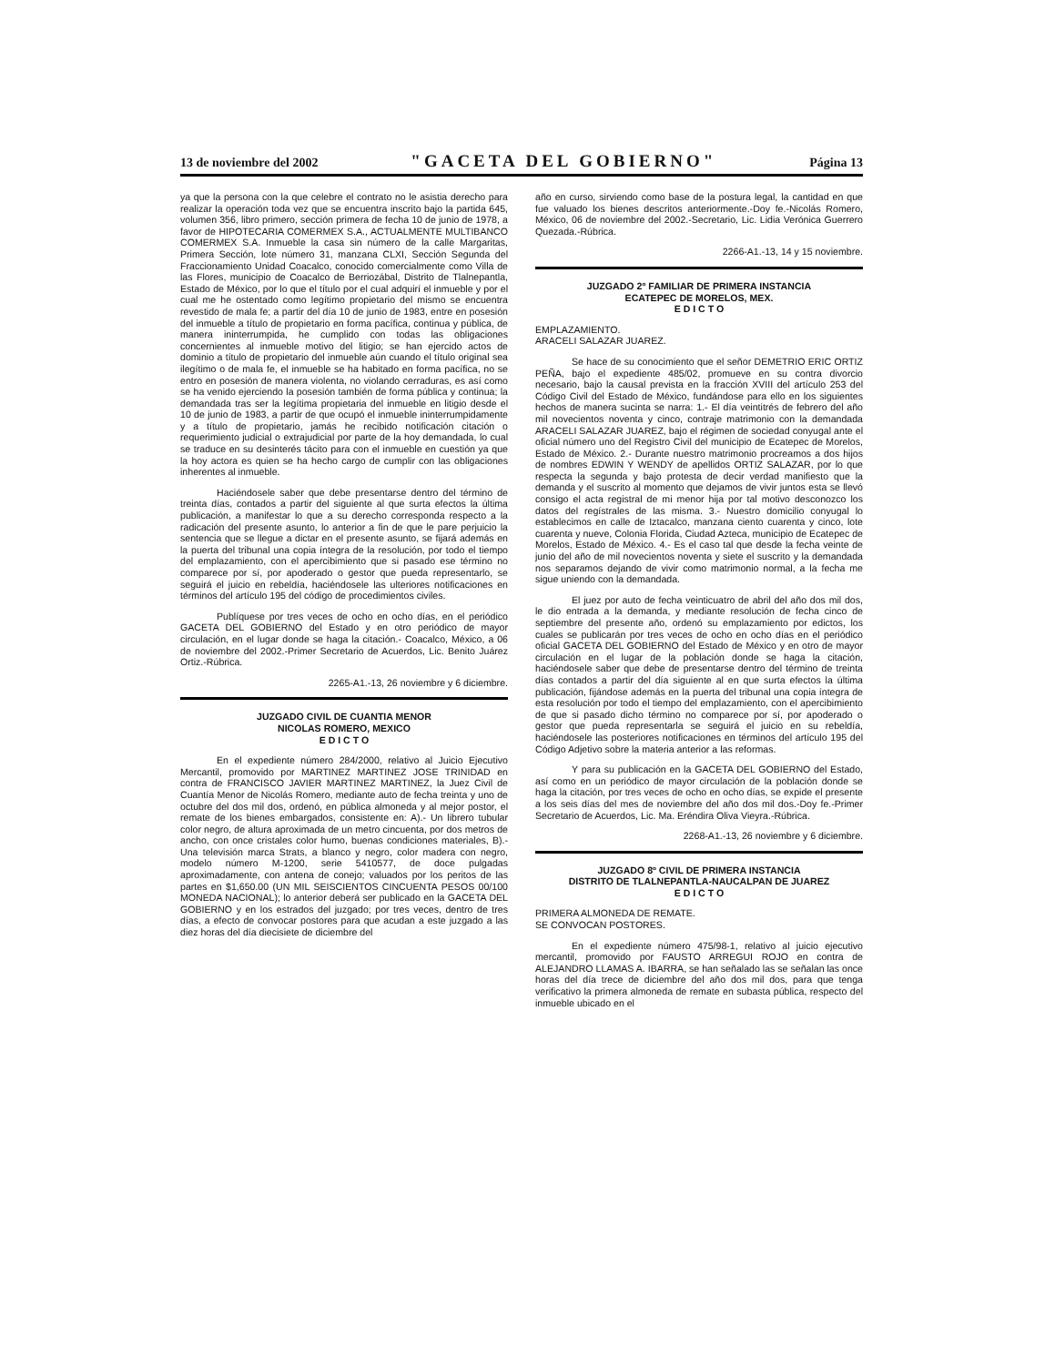13 de noviembre del 2002 "GACETA DEL GOBIERNO" Página 13
ya que la persona con la que celebre el contrato no le asistia derecho para realizar la operación toda vez que se encuentra inscrito bajo la partida 645, volumen 356, libro primero, sección primera de fecha 10 de junio de 1978, a favor de HIPOTECARIA COMERMEX S.A., ACTUALMENTE MULTIBANCO COMERMEX S.A. Inmueble la casa sin número de la calle Margaritas, Primera Sección, lote número 31, manzana CLXI, Sección Segunda del Fraccionamiento Unidad Coacalco, conocido comercialmente como Villa de las Flores, municipio de Coacalco de Berriozábal, Distrito de Tlalnepantla, Estado de México, por lo que el título por el cual adquirí el inmueble y por el cual me he ostentado como legítimo propietario del mismo se encuentra revestido de mala fe; a partir del día 10 de junio de 1983, entre en posesión del inmueble a título de propietario en forma pacífica, continua y pública, de manera ininterrumpida, he cumplido con todas las obligaciones concernientes al inmueble motivo del litigio; se han ejercido actos de dominio a título de propietario del inmueble aún cuando el título original sea ilegítimo o de mala fe, el inmueble se ha habitado en forma pacífica, no se entro en posesión de manera violenta, no violando cerraduras, es así como se ha venido ejerciendo la posesión también de forma pública y continua; la demandada tras ser la legítima propietaria del inmueble en litigio desde el 10 de junio de 1983, a partir de que ocupó el inmueble ininterrumpidamente y a título de propietario, jamás he recibido notificación citación o requerimiento judicial o extrajudicial por parte de la hoy demandada, lo cual se traduce en su desinterés tácito para con el inmueble en cuestión ya que la hoy actora es quien se ha hecho cargo de cumplir con las obligaciones inherentes al inmueble.
Haciéndosele saber que debe presentarse dentro del término de treinta días, contados a partir del siguiente al que surta efectos la última publicación, a manifestar lo que a su derecho corresponda respecto a la radicación del presente asunto, lo anterior a fin de que le pare perjuicio la sentencia que se llegue a dictar en el presente asunto, se fijará además en la puerta del tribunal una copia íntegra de la resolución, por todo el tiempo del emplazamiento, con el apercibimiento que si pasado ese término no comparece por sí, por apoderado o gestor que pueda representarlo, se seguirá el juicio en rebeldía, haciéndosele las ulteriores notificaciones en términos del artículo 195 del código de procedimientos civiles.
Publíquese por tres veces de ocho en ocho días, en el periódico GACETA DEL GOBIERNO del Estado y en otro periódico de mayor circulación, en el lugar donde se haga la citación.- Coacalco, México, a 06 de noviembre del 2002.-Primer Secretario de Acuerdos, Lic. Benito Juárez Ortiz.-Rúbrica.
2265-A1.-13, 26 noviembre y 6 diciembre.
JUZGADO CIVIL DE CUANTIA MENOR
NICOLAS ROMERO, MEXICO
E D I C T O
En el expediente número 284/2000, relativo al Juicio Ejecutivo Mercantil, promovido por MARTINEZ MARTINEZ JOSE TRINIDAD en contra de FRANCISCO JAVIER MARTINEZ MARTINEZ, la Juez Civil de Cuantía Menor de Nicolás Romero, mediante auto de fecha treinta y uno de octubre del dos mil dos, ordenó, en pública almoneda y al mejor postor, el remate de los bienes embargados, consistente en: A).- Un librero tubular color negro, de altura aproximada de un metro cincuenta, por dos metros de ancho, con once cristales color humo, buenas condiciones materiales, B).- Una televisión marca Strats, a blanco y negro, color madera con negro, modelo número M-1200, serie 5410577, de doce pulgadas aproximadamente, con antena de conejo; valuados por los peritos de las partes en $1,650.00 (UN MIL SEISCIENTOS CINCUENTA PESOS 00/100 MONEDA NACIONAL); lo anterior deberá ser publicado en la GACETA DEL GOBIERNO y en los estrados del juzgado; por tres veces, dentro de tres días, a efecto de convocar postores para que acudan a este juzgado a las diez horas del día diecisiete de diciembre del
año en curso, sirviendo como base de la postura legal, la cantidad en que fue valuado los bienes descritos anteriormente.-Doy fe.-Nicolás Romero, México, 06 de noviembre del 2002.-Secretario, Lic. Lidia Verónica Guerrero Quezada.-Rúbrica.
2266-A1.-13, 14 y 15 noviembre.
JUZGADO 2º FAMILIAR DE PRIMERA INSTANCIA
ECATEPEC DE MORELOS, MEX.
E D I C T O
EMPLAZAMIENTO.
ARACELI SALAZAR JUAREZ.
Se hace de su conocimiento que el señor DEMETRIO ERIC ORTIZ PEÑA, bajo el expediente 485/02, promueve en su contra divorcio necesario, bajo la causal prevista en la fracción XVIII del artículo 253 del Código Civil del Estado de México, fundándose para ello en los siguientes hechos de manera sucinta se narra: 1.- El día veintitrés de febrero del año mil novecientos noventa y cinco, contraje matrimonio con la demandada ARACELI SALAZAR JUAREZ, bajo el régimen de sociedad conyugal ante el oficial número uno del Registro Civil del municipio de Ecatepec de Morelos, Estado de México. 2.- Durante nuestro matrimonio procreamos a dos hijos de nombres EDWIN Y WENDY de apellidos ORTIZ SALAZAR, por lo que respecta la segunda y bajo protesta de decir verdad manifiesto que la demanda y el suscrito al momento que dejamos de vivir juntos esta se llevó consigo el acta registral de mi menor hija por tal motivo desconozco los datos del regístrales de las misma. 3.- Nuestro domicilio conyugal lo establecimos en calle de Iztacalco, manzana ciento cuarenta y cinco, lote cuarenta y nueve, Colonia Florida, Ciudad Azteca, municipio de Ecatepec de Morelos, Estado de México. 4.- Es el caso tal que desde la fecha veinte de junio del año de mil novecientos noventa y siete el suscrito y la demandada nos separamos dejando de vivir como matrimonio normal, a la fecha me sigue uniendo con la demandada.
El juez por auto de fecha veinticuatro de abril del año dos mil dos, le dio entrada a la demanda, y mediante resolución de fecha cinco de septiembre del presente año, ordenó su emplazamiento por edictos, los cuales se publicarán por tres veces de ocho en ocho días en el periódico oficial GACETA DEL GOBIERNO del Estado de México y en otro de mayor circulación en el lugar de la población donde se haga la citación, haciéndosele saber que debe de presentarse dentro del término de treinta días contados a partir del día siguiente al en que surta efectos la última publicación, fijándose además en la puerta del tribunal una copia íntegra de esta resolución por todo el tiempo del emplazamiento, con el apercibimiento de que si pasado dicho término no comparece por sí, por apoderado o gestor que pueda representarla se seguirá el juicio en su rebeldía, haciéndosele las posteriores notificaciones en términos del artículo 195 del Código Adjetivo sobre la materia anterior a las reformas.
Y para su publicación en la GACETA DEL GOBIERNO del Estado, así como en un periódico de mayor circulación de la población donde se haga la citación, por tres veces de ocho en ocho días, se expide el presente a los seis días del mes de noviembre del año dos mil dos.-Doy fe.-Primer Secretario de Acuerdos, Lic. Ma. Eréndira Oliva Vieyra.-Rúbrica.
2268-A1.-13, 26 noviembre y 6 diciembre.
JUZGADO 8º CIVIL DE PRIMERA INSTANCIA
DISTRITO DE TLALNEPANTLA-NAUCALPAN DE JUAREZ
E D I C T O
PRIMERA ALMONEDA DE REMATE.
SE CONVOCAN POSTORES.
En el expediente número 475/98-1, relativo al juicio ejecutivo mercantil, promovido por FAUSTO ARREGUI ROJO en contra de ALEJANDRO LLAMAS A. IBARRA, se han señalado las se señalan las once horas del día trece de diciembre del año dos mil dos, para que tenga verificativo la primera almoneda de remate en subasta pública, respecto del inmueble ubicado en el